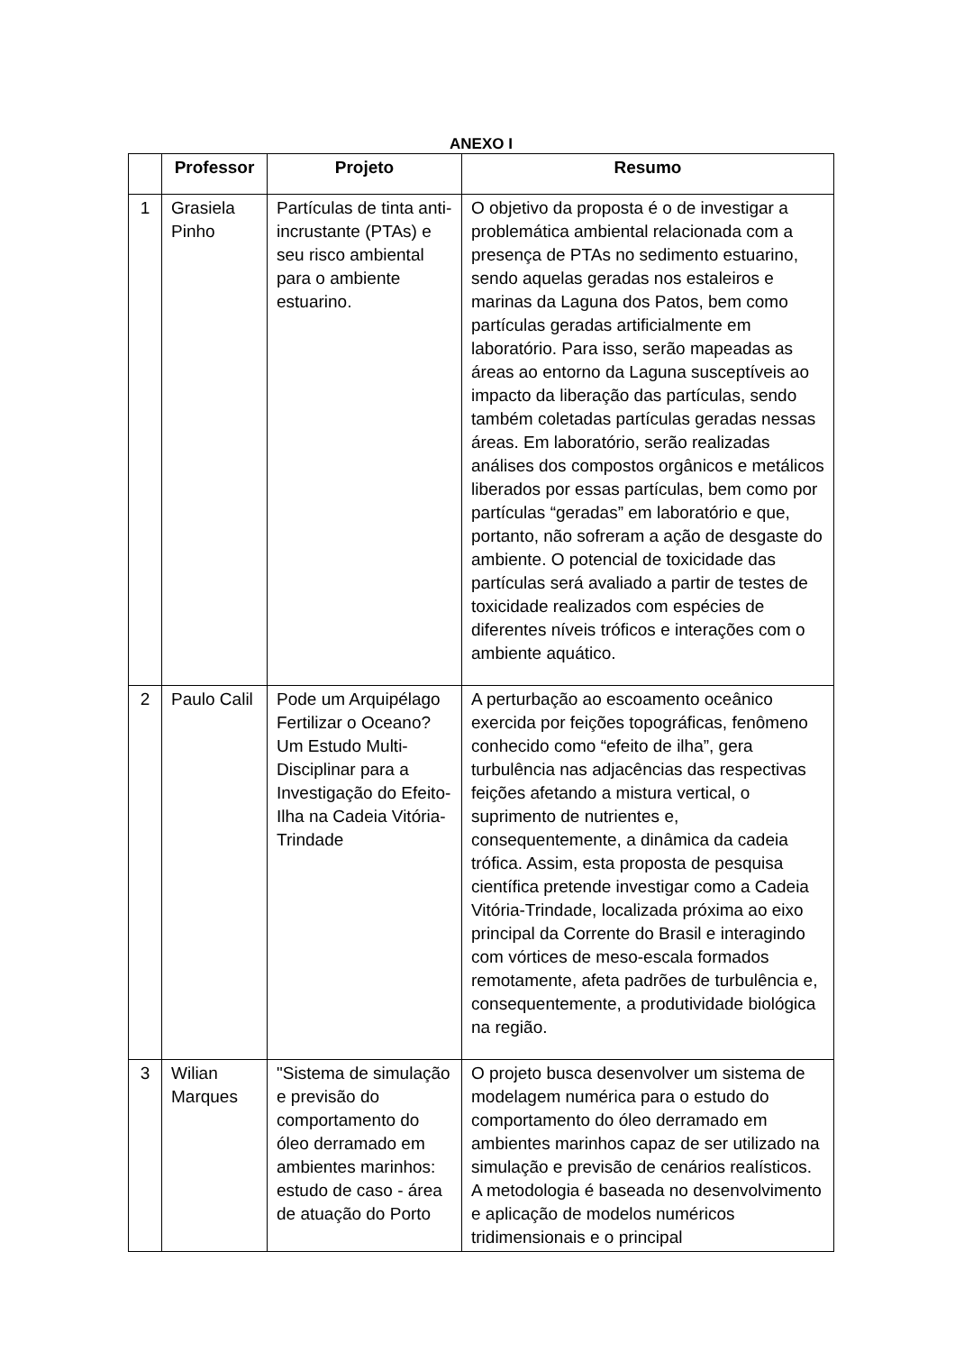ANEXO I
| | Professor | Projeto | Resumo |
| --- | --- | --- | --- |
| 1 | Grasiela Pinho | Partículas de tinta anti-incrustante (PTAs) e seu risco ambiental para o ambiente estuarino. | O objetivo da proposta é o de investigar a problemática ambiental relacionada com a presença de PTAs no sedimento estuarino, sendo aquelas geradas nos estaleiros e marinas da Laguna dos Patos, bem como partículas geradas artificialmente em laboratório. Para isso, serão mapeadas as áreas ao entorno da Laguna susceptíveis ao impacto da liberação das partículas, sendo também coletadas partículas geradas nessas áreas. Em laboratório, serão realizadas análises dos compostos orgânicos e metálicos liberados por essas partículas, bem como por partículas “geradas” em laboratório e que, portanto, não sofreram a ação de desgaste do ambiente. O potencial de toxicidade das partículas será avaliado a partir de testes de toxicidade realizados com espécies de diferentes níveis tróficos e interações com o ambiente aquático. |
| 2 | Paulo Calil | Pode um Arquipélago Fertilizar o Oceano? Um Estudo Multi-Disciplinar para a Investigação do Efeito-Ilha na Cadeia Vitória-Trindade | A perturbação ao escoamento oceânico exercida por feições topográficas, fenômeno conhecido como “efeito de ilha”, gera turbulência nas adjacências das respectivas feições afetando a mistura vertical, o suprimento de nutrientes e, consequentemente, a dinâmica da cadeia trófica. Assim, esta proposta de pesquisa científica pretende investigar como a Cadeia Vitória-Trindade, localizada próxima ao eixo principal da Corrente do Brasil e interagindo com vórtices de meso-escala formados remotamente, afeta padrões de turbulência e, consequentemente, a produtividade biológica na região. |
| 3 | Wilian Marques | "Sistema de simulação e previsão do comportamento do óleo derramado em ambientes marinhos: estudo de caso - área de atuação do Porto | O projeto busca desenvolver um sistema de modelagem numérica para o estudo do comportamento do óleo derramado em ambientes marinhos capaz de ser utilizado na simulação e previsão de cenários realísticos. A metodologia é baseada no desenvolvimento e aplicação de modelos numéricos tridimensionais e o principal |